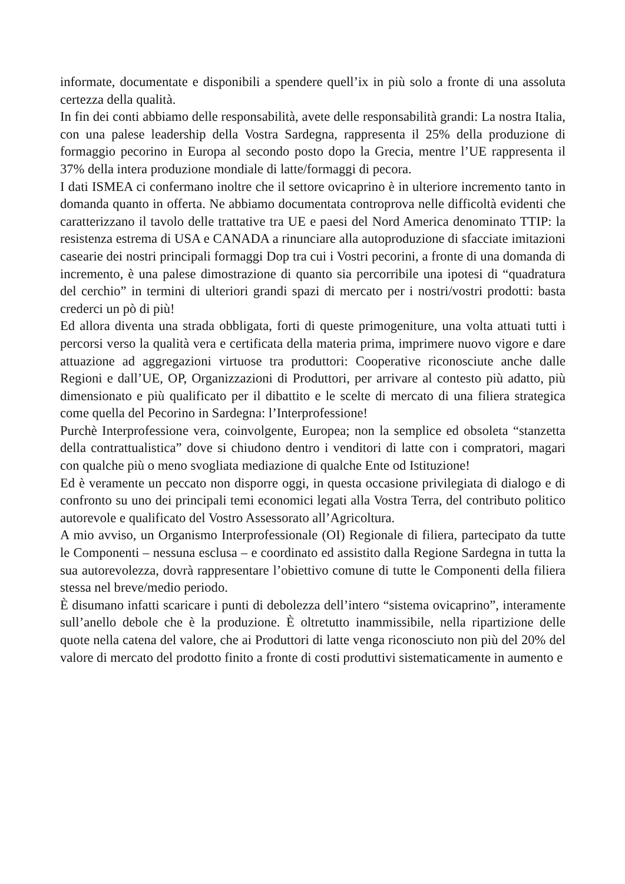informate, documentate e disponibili a spendere quell’ix in più solo a fronte di una assoluta certezza della qualità.
In fin dei conti abbiamo delle responsabilità, avete delle responsabilità grandi: La nostra Italia, con una palese leadership della Vostra Sardegna, rappresenta il 25% della produzione di formaggio pecorino in Europa al secondo posto dopo la Grecia, mentre l’UE rappresenta il 37% della intera produzione mondiale di latte/formaggi di pecora.
I dati ISMEA ci confermano inoltre che il settore ovicaprino è in ulteriore incremento tanto in domanda quanto in offerta. Ne abbiamo documentata controprova nelle difficoltà evidenti che caratterizzano il tavolo delle trattative tra UE e paesi del Nord America denominato TTIP: la resistenza estrema di USA e CANADA a rinunciare alla autoproduzione di sfacciate imitazioni casearie dei nostri principali formaggi Dop tra cui i Vostri pecorini, a fronte di una domanda di incremento, è una palese dimostrazione di quanto sia percorribile una ipotesi di “quadratura del cerchio” in termini di ulteriori grandi spazi di mercato per i nostri/vostri prodotti: basta crederci un pò di più!
Ed allora diventa una strada obbligata, forti di queste primogeniture, una volta attuati tutti i percorsi verso la qualità vera e certificata della materia prima, imprimere nuovo vigore e dare attuazione ad aggregazioni virtuose tra produttori: Cooperative riconosciute anche dalle Regioni e dall’UE, OP, Organizzazioni di Produttori, per arrivare al contesto più adatto, più dimensionato e più qualificato per il dibattito e le scelte di mercato di una filiera strategica come quella del Pecorino in Sardegna: l’Interprofessione!
Purchè Interprofessione vera, coinvolgente, Europea; non la semplice ed obsoleta “stanzetta della contrattualistica” dove si chiudono dentro i venditori di latte con i compratori, magari con qualche più o meno svogliata mediazione di qualche Ente od Istituzione!
Ed è veramente un peccato non disporre oggi, in questa occasione privilegiata di dialogo e di confronto su uno dei principali temi economici legati alla Vostra Terra, del contributo politico autorevole e qualificato del Vostro Assessorato all’Agricoltura.
A mio avviso, un Organismo Interprofessionale (OI) Regionale di filiera, partecipato da tutte le Componenti – nessuna esclusa – e coordinato ed assistito dalla Regione Sardegna in tutta la sua autorevolezza, dovrà rappresentare l’obiettivo comune di tutte le Componenti della filiera stessa nel breve/medio periodo.
È disumano infatti scaricare i punti di debolezza dell’intero “sistema ovicaprino”, interamente sull’anello debole che è la produzione. È oltretutto inammissibile, nella ripartizione delle quote nella catena del valore, che ai Produttori di latte venga riconosciuto non più del 20% del valore di mercato del prodotto finito a fronte di costi produttivi sistematicamente in aumento e